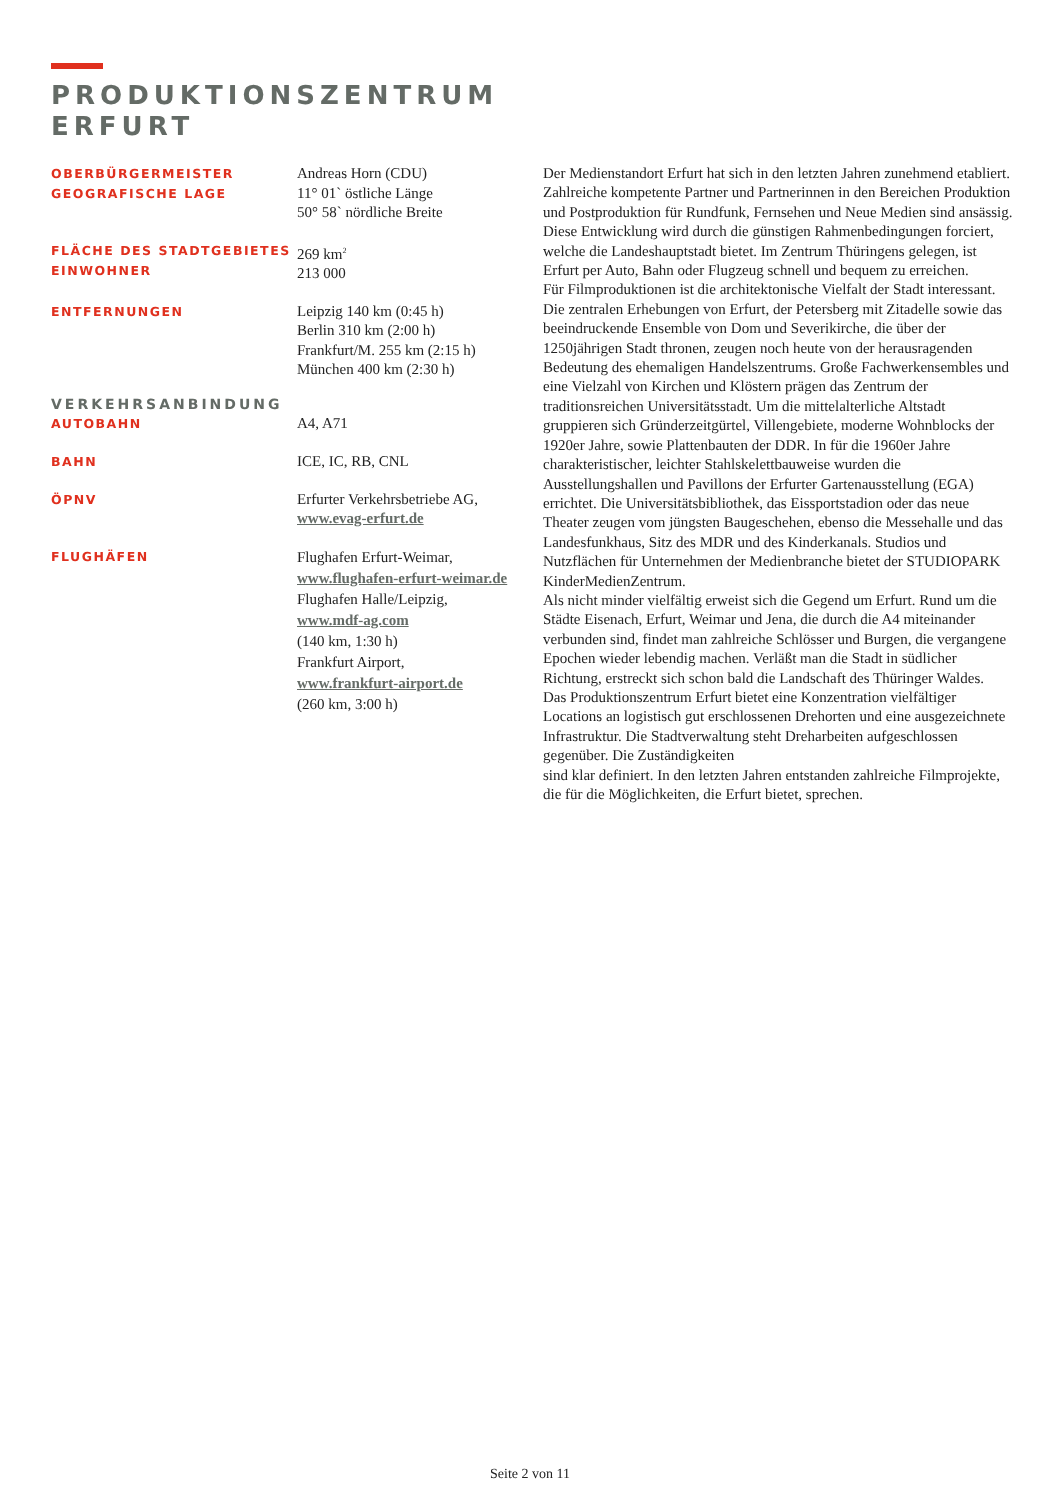PRODUKTIONSZENTRUM
ERFURT
OBERBÜRGERMEISTER
GEOGRAFISCHE LAGE
Andreas Horn (CDU)
11° 01` östliche Länge
50° 58` nördliche Breite
FLÄCHE DES STADTGEBIETES
EINWOHNER
269 km<sup>2</sup>
213 000
ENTFERNUNGEN
Leipzig 140 km (0:45 h)
Berlin 310 km (2:00 h)
Frankfurt/M. 255 km (2:15 h)
München 400 km (2:30 h)
VERKEHRSANBINDUNG
AUTOBAHN
A4, A71
BAHN
ICE, IC, RB, CNL
ÖPNV
Erfurter Verkehrsbetriebe AG,
www.evag-erfurt.de
FLUGHÄFEN
Flughafen Erfurt-Weimar,
www.flughafen-erfurt-weimar.de
Flughafen Halle/Leipzig,
www.mdf-ag.com
(140 km, 1:30 h)
Frankfurt Airport,
www.frankfurt-airport.de
(260 km, 3:00 h)
Der Medienstandort Erfurt hat sich in den letzten Jahren zunehmend etabliert. Zahlreiche kompetente Partner und Partnerinnen in den Bereichen Produktion und Postproduktion für Rundfunk, Fernsehen und Neue Medien sind ansässig.
Diese Entwicklung wird durch die günstigen Rahmenbedingungen forciert, welche die Landeshauptstadt bietet. Im Zentrum Thüringens gelegen, ist Erfurt per Auto, Bahn oder Flugzeug schnell und bequem zu erreichen.
Für Filmproduktionen ist die architektonische Vielfalt der Stadt interessant. Die zentralen Erhebungen von Erfurt, der Petersberg mit Zitadelle sowie das beeindruckende Ensemble von Dom und Severikirche, die über der 1250jährigen Stadt thronen, zeugen noch heute von der herausragenden Bedeutung des ehemaligen Handelszentrums. Große Fachwerkensembles und eine Vielzahl von Kirchen und Klöstern prägen das Zentrum der traditionsreichen Universitätsstadt. Um die mittelalterliche Altstadt gruppieren sich Gründerzeitgürtel, Villengebiete, moderne Wohnblocks der 1920er Jahre, sowie Plattenbauten der DDR. In für die 1960er Jahre charakteristischer, leichter Stahlskelettbauweise wurden die Ausstellungshallen und Pavillons der Erfurter Gartenausstellung (EGA) errichtet. Die Universitätsbibliothek, das Eissportstadion oder das neue Theater zeugen vom jüngsten Baugeschehen, ebenso die Messehalle und das Landesfunkhaus, Sitz des MDR und des Kinderkanals. Studios und Nutzflächen für Unternehmen der Medienbranche bietet der STUDIOPARK KinderMedienZentrum.
Als nicht minder vielfältig erweist sich die Gegend um Erfurt. Rund um die Städte Eisenach, Erfurt, Weimar und Jena, die durch die A4 miteinander verbunden sind, findet man zahlreiche Schlösser und Burgen, die vergangene Epochen wieder lebendig machen. Verläßt man die Stadt in südlicher Richtung, erstreckt sich schon bald die Landschaft des Thüringer Waldes.
Das Produktionszentrum Erfurt bietet eine Konzentration vielfältiger Locations an logistisch gut erschlossenen Drehorten und eine ausgezeichnete Infrastruktur. Die Stadtverwaltung steht Dreharbeiten aufgeschlossen gegenüber. Die Zuständigkeiten
sind klar definiert. In den letzten Jahren entstanden zahlreiche Filmprojekte, die für die Möglichkeiten, die Erfurt bietet, sprechen.
Seite 2 von 11